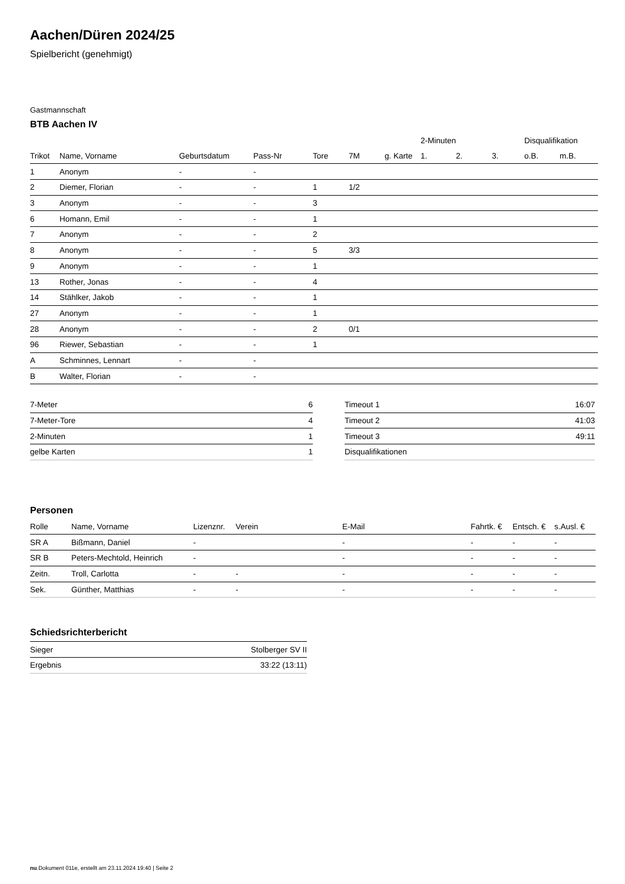Aachen/Düren 2024/25
Spielbericht (genehmigt)
Gastmannschaft
BTB Aachen IV
| | | | | | | | 2-Minuten | | | Disqualifikation | |
| --- | --- | --- | --- | --- | --- | --- | --- | --- | --- | --- | --- |
| Trikot | Name, Vorname | Geburtsdatum | Pass-Nr | Tore | 7M | g. Karte | 1. | 2. | 3. | o.B. | m.B. |
| 1 | Anonym | - | - | | | | | | | | |
| 2 | Diemer, Florian | - | - | 1 | 1/2 | | | | | | |
| 3 | Anonym | - | - | 3 | | | | | | | |
| 6 | Homann, Emil | - | - | 1 | | | | | | | |
| 7 | Anonym | - | - | 2 | | | | | | | |
| 8 | Anonym | - | - | 5 | 3/3 | | | | | | |
| 9 | Anonym | - | - | 1 | | | | | | | |
| 13 | Rother, Jonas | - | - | 4 | | | | | | | |
| 14 | Stählker, Jakob | - | - | 1 | | | | | | | |
| 27 | Anonym | - | - | 1 | | | | | | | |
| 28 | Anonym | - | - | 2 | 0/1 | | | | | | |
| 96 | Riewer, Sebastian | - | - | 1 | | | | | | | |
| A | Schminnes, Lennart | - | - | | | | | | | | |
| B | Walter, Florian | - | - | | | | | | | | |
| 7-Meter | 6 |
| 7-Meter-Tore | 4 |
| 2-Minuten | 1 |
| gelbe Karten | 1 |
| Timeout 1 | 16:07 |
| Timeout 2 | 41:03 |
| Timeout 3 | 49:11 |
| Disqualifikationen | |
Personen
| Rolle | Name, Vorname | Lizenznr. | Verein | E-Mail | Fahrtk. € | Entsch. € | s.Ausl. € |
| --- | --- | --- | --- | --- | --- | --- | --- |
| SR A | Bißmann, Daniel | - | | - | - | - | - |
| SR B | Peters-Mechtold, Heinrich | - | | - | - | - | - |
| Zeitn. | Troll, Carlotta | - | - | - | - | - | - |
| Sek. | Günther, Matthias | - | - | - | - | - | - |
Schiedsrichterbericht
| Sieger | Stolberger SV II |
| Ergebnis | 33:22 (13:11) |
nu.Dokument 011e, erstellt am 23.11.2024 19:40 | Seite 2